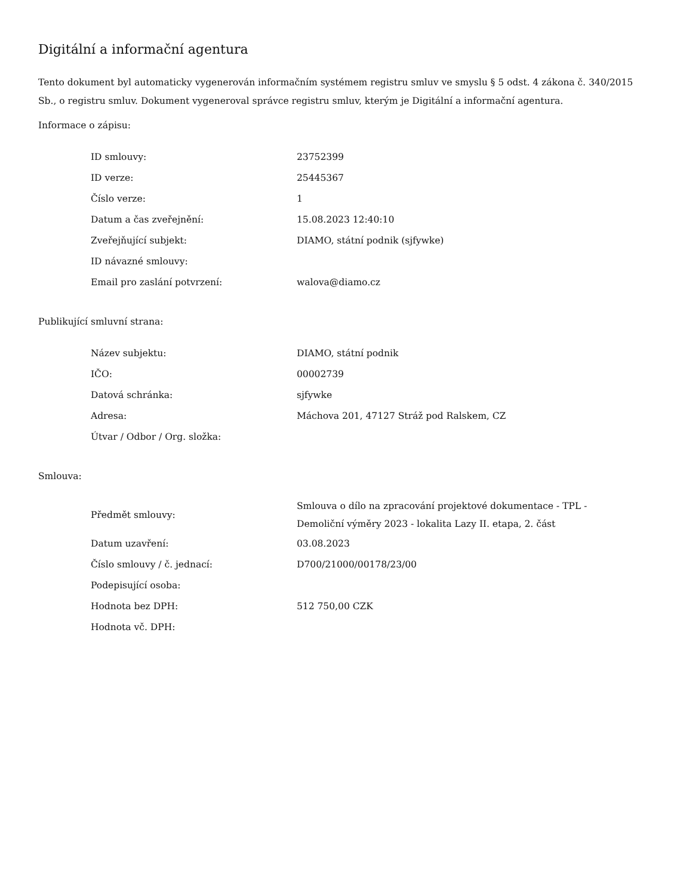Digitální a informační agentura
Tento dokument byl automaticky vygenerován informačním systémem registru smluv ve smyslu § 5 odst. 4 zákona č. 340/2015 Sb., o registru smluv. Dokument vygeneroval správce registru smluv, kterým je Digitální a informační agentura.
Informace o zápisu:
| ID smlouvy: | 23752399 |
| ID verze: | 25445367 |
| Číslo verze: | 1 |
| Datum a čas zveřejnění: | 15.08.2023 12:40:10 |
| Zveřejňující subjekt: | DIAMO, státní podnik (sjfywke) |
| ID návazné smlouvy: | |
| Email pro zaslání potvrzení: | walova@diamo.cz |
Publikující smluvní strana:
| Název subjektu: | DIAMO, státní podnik |
| IČO: | 00002739 |
| Datová schránka: | sjfywke |
| Adresa: | Máchova 201, 47127 Stráž pod Ralskem, CZ |
| Útvar / Odbor / Org. složka: | |
Smlouva:
| Předmět smlouvy: | Smlouva o dílo na zpracování projektové dokumentace - TPL - Demoliční výměry 2023 - lokalita Lazy II. etapa, 2. část |
| Datum uzavření: | 03.08.2023 |
| Číslo smlouvy / č. jednací: | D700/21000/00178/23/00 |
| Podepisující osoba: | |
| Hodnota bez DPH: | 512 750,00 CZK |
| Hodnota vč. DPH: | |